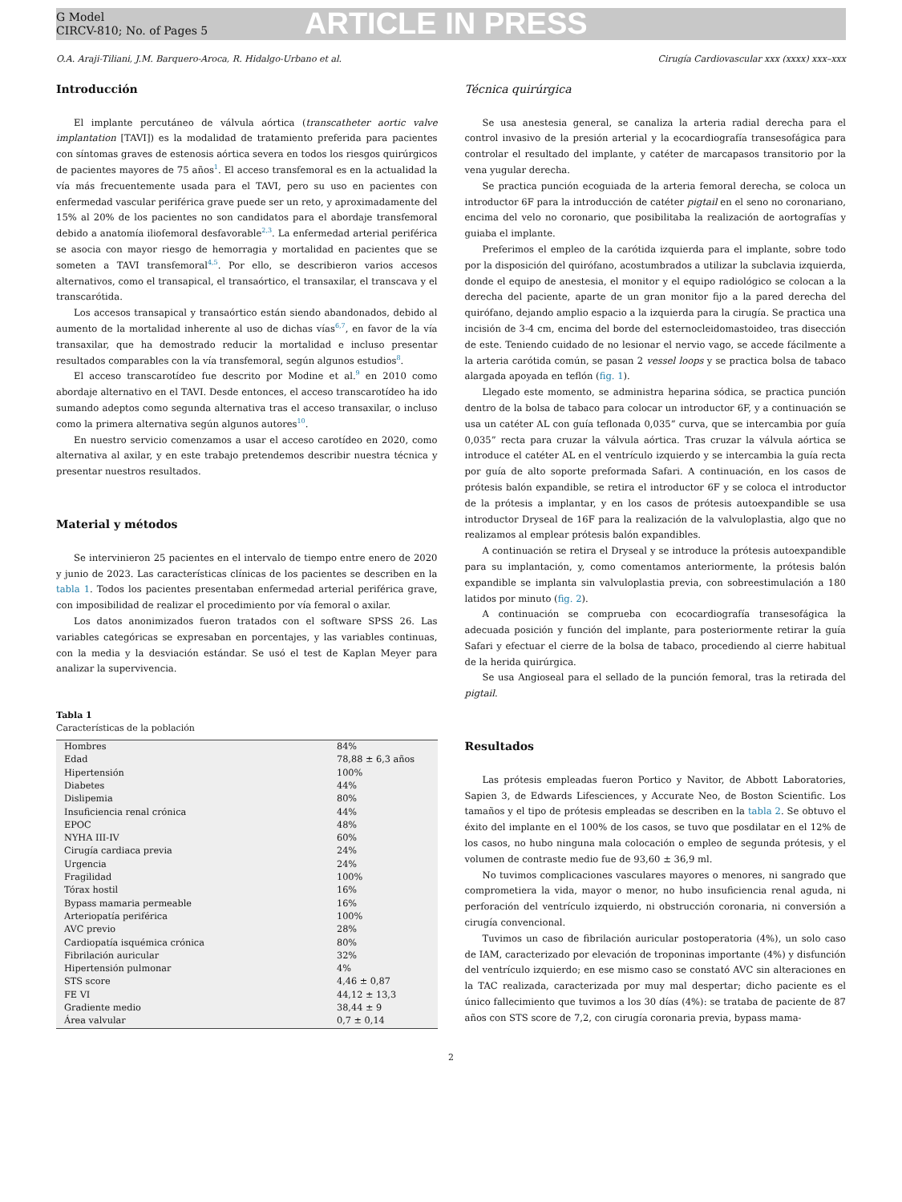G Model
CIRCV-810; No. of Pages 5
ARTICLE IN PRESS
O.A. Araji-Tiliani, J.M. Barquero-Aroca, R. Hidalgo-Urbano et al. Cirugía Cardiovascular xxx (xxxx) xxx–xxx
Introducción
El implante percutáneo de válvula aórtica (transcatheter aortic valve implantation [TAVI]) es la modalidad de tratamiento preferida para pacientes con síntomas graves de estenosis aórtica severa en todos los riesgos quirúrgicos de pacientes mayores de 75 años<sup>1</sup>. El acceso transfemoral es en la actualidad la vía más frecuentemente usada para el TAVI, pero su uso en pacientes con enfermedad vascular periférica grave puede ser un reto, y aproximadamente del 15% al 20% de los pacientes no son candidatos para el abordaje transfemoral debido a anatomía iliofemoral desfavorable<sup>2,3</sup>. La enfermedad arterial periférica se asocia con mayor riesgo de hemorragia y mortalidad en pacientes que se someten a TAVI transfemoral<sup>4,5</sup>. Por ello, se describieron varios accesos alternativos, como el transapical, el transaórtico, el transaxilar, el transcava y el transcarótida.
Los accesos transapical y transaórtico están siendo abandonados, debido al aumento de la mortalidad inherente al uso de dichas vías<sup>6,7</sup>, en favor de la vía transaxilar, que ha demostrado reducir la mortalidad e incluso presentar resultados comparables con la vía transfemoral, según algunos estudios<sup>8</sup>.
El acceso transcarotídeo fue descrito por Modine et al.<sup>9</sup> en 2010 como abordaje alternativo en el TAVI. Desde entonces, el acceso transcarotídeo ha ido sumando adeptos como segunda alternativa tras el acceso transaxilar, o incluso como la primera alternativa según algunos autores<sup>10</sup>.
En nuestro servicio comenzamos a usar el acceso carotídeo en 2020, como alternativa al axilar, y en este trabajo pretendemos describir nuestra técnica y presentar nuestros resultados.
Material y métodos
Se intervinieron 25 pacientes en el intervalo de tiempo entre enero de 2020 y junio de 2023. Las características clínicas de los pacientes se describen en la tabla 1. Todos los pacientes presentaban enfermedad arterial periférica grave, con imposibilidad de realizar el procedimiento por vía femoral o axilar.
Los datos anonimizados fueron tratados con el software SPSS 26. Las variables categóricas se expresaban en porcentajes, y las variables continuas, con la media y la desviación estándar. Se usó el test de Kaplan Meyer para analizar la supervivencia.
Tabla 1
Características de la población
| Hombres | 84% |
| Edad | 78,88 ± 6,3 años |
| Hipertensión | 100% |
| Diabetes | 44% |
| Dislipemia | 80% |
| Insuficiencia renal crónica | 44% |
| EPOC | 48% |
| NYHA III-IV | 60% |
| Cirugía cardiaca previa | 24% |
| Urgencia | 24% |
| Fragilidad | 100% |
| Tórax hostil | 16% |
| Bypass mamaria permeable | 16% |
| Arteriopatía periférica | 100% |
| AVC previo | 28% |
| Cardiopatía isquémica crónica | 80% |
| Fibrilación auricular | 32% |
| Hipertensión pulmonar | 4% |
| STS score | 4,46 ± 0,87 |
| FE VI | 44,12 ± 13,3 |
| Gradiente medio | 38,44 ± 9 |
| Área valvular | 0,7 ± 0,14 |
Técnica quirúrgica
Se usa anestesia general, se canaliza la arteria radial derecha para el control invasivo de la presión arterial y la ecocardiografía transesofágica para controlar el resultado del implante, y catéter de marcapasos transitorio por la vena yugular derecha.
Se practica punción ecoguiada de la arteria femoral derecha, se coloca un introductor 6F para la introducción de catéter pigtail en el seno no coronariano, encima del velo no coronario, que posibilitaba la realización de aortografías y guiaba el implante.
Preferimos el empleo de la carótida izquierda para el implante, sobre todo por la disposición del quirófano, acostumbrados a utilizar la subclavia izquierda, donde el equipo de anestesia, el monitor y el equipo radiológico se colocan a la derecha del paciente, aparte de un gran monitor fijo a la pared derecha del quirófano, dejando amplio espacio a la izquierda para la cirugía. Se practica una incisión de 3-4 cm, encima del borde del esternocleidomastoideo, tras disección de este. Teniendo cuidado de no lesionar el nervio vago, se accede fácilmente a la arteria carótida común, se pasan 2 vessel loops y se practica bolsa de tabaco alargada apoyada en teflón (fig. 1).
Llegado este momento, se administra heparina sódica, se practica punción dentro de la bolsa de tabaco para colocar un introductor 6F, y a continuación se usa un catéter AL con guía teflonada 0,035” curva, que se intercambia por guía 0,035” recta para cruzar la válvula aórtica. Tras cruzar la válvula aórtica se introduce el catéter AL en el ventrículo izquierdo y se intercambia la guía recta por guía de alto soporte preformada Safari. A continuación, en los casos de prótesis balón expandible, se retira el introductor 6F y se coloca el introductor de la prótesis a implantar, y en los casos de prótesis autoexpandible se usa introductor Dryseal de 16F para la realización de la valvuloplastia, algo que no realizamos al emplear prótesis balón expandibles.
A continuación se retira el Dryseal y se introduce la prótesis autoexpandible para su implantación, y, como comentamos anteriormente, la prótesis balón expandible se implanta sin valvuloplastia previa, con sobreestimulación a 180 latidos por minuto (fig. 2).
A continuación se comprueba con ecocardiografía transesofágica la adecuada posición y función del implante, para posteriormente retirar la guía Safari y efectuar el cierre de la bolsa de tabaco, procediendo al cierre habitual de la herida quirúrgica.
Se usa Angioseal para el sellado de la punción femoral, tras la retirada del pigtail.
Resultados
Las prótesis empleadas fueron Portico y Navitor, de Abbott Laboratories, Sapien 3, de Edwards Lifesciences, y Accurate Neo, de Boston Scientific. Los tamaños y el tipo de prótesis empleadas se describen en la tabla 2. Se obtuvo el éxito del implante en el 100% de los casos, se tuvo que posdilatar en el 12% de los casos, no hubo ninguna mala colocación o empleo de segunda prótesis, y el volumen de contraste medio fue de 93,60 ± 36,9 ml.
No tuvimos complicaciones vasculares mayores o menores, ni sangrado que comprometiera la vida, mayor o menor, no hubo insuficiencia renal aguda, ni perforación del ventrículo izquierdo, ni obstrucción coronaria, ni conversión a cirugía convencional.
Tuvimos un caso de fibrilación auricular postoperatoria (4%), un solo caso de IAM, caracterizado por elevación de troponinas importante (4%) y disfunción del ventrículo izquierdo; en ese mismo caso se constató AVC sin alteraciones en la TAC realizada, caracterizada por muy mal despertar; dicho paciente es el único fallecimiento que tuvimos a los 30 días (4%): se trataba de paciente de 87 años con STS score de 7,2, con cirugía coronaria previa, bypass mama-
2